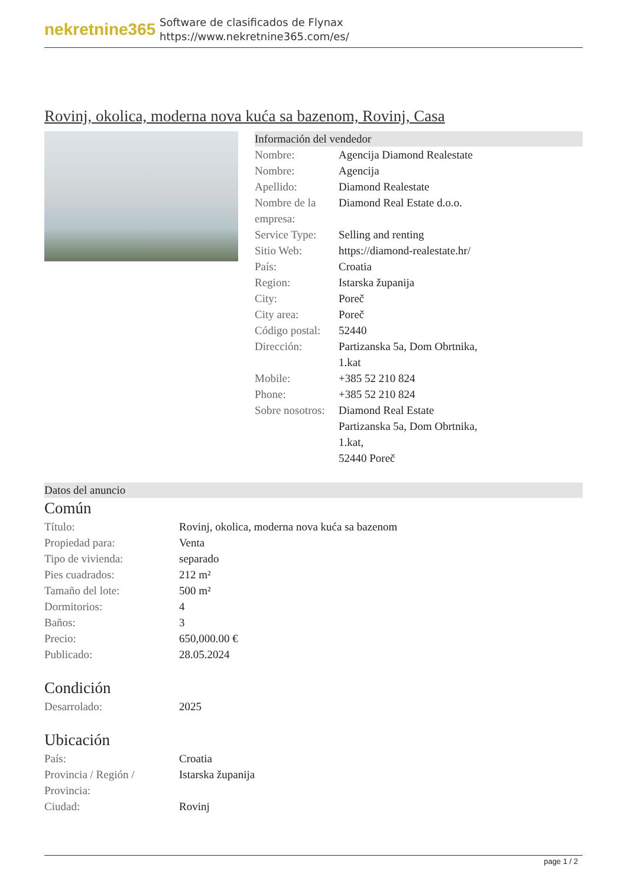nekretnine365
Software de clasificados de Flynax
https://www.nekretnine365.com/es/
Rovinj, okolica, moderna nova kuća sa bazenom, Rovinj, Casa
Información del vendedor
| Nombre: | Agencija Diamond Realestate |
| Nombre: | Agencija |
| Apellido: | Diamond Realestate |
| Nombre de la empresa: | Diamond Real Estate d.o.o. |
| Service Type: | Selling and renting |
| Sitio Web: | https://diamond-realestate.hr/ |
| País: | Croatia |
| Region: | Istarska županija |
| City: | Poreč |
| City area: | Poreč |
| Código postal: | 52440 |
| Dirección: | Partizanska 5a, Dom Obrtnika, 1.kat |
| Mobile: | +385 52 210 824 |
| Phone: | +385 52 210 824 |
| Sobre nosotros: | Diamond Real Estate Partizanska 5a, Dom Obrtnika, 1.kat, 52440 Poreč |
Datos del anuncio
Común
| Título: | Rovinj, okolica, moderna nova kuća sa bazenom |
| Propiedad para: | Venta |
| Tipo de vivienda: | separado |
| Pies cuadrados: | 212 m² |
| Tamaño del lote: | 500 m² |
| Dormitorios: | 4 |
| Baños: | 3 |
| Precio: | 650,000.00 € |
| Publicado: | 28.05.2024 |
Condición
| Desarrolado: | 2025 |
Ubicación
| País: | Croatia |
| Provincia / Región / Provincia: | Istarska županija |
| Ciudad: | Rovinj |
page 1 / 2